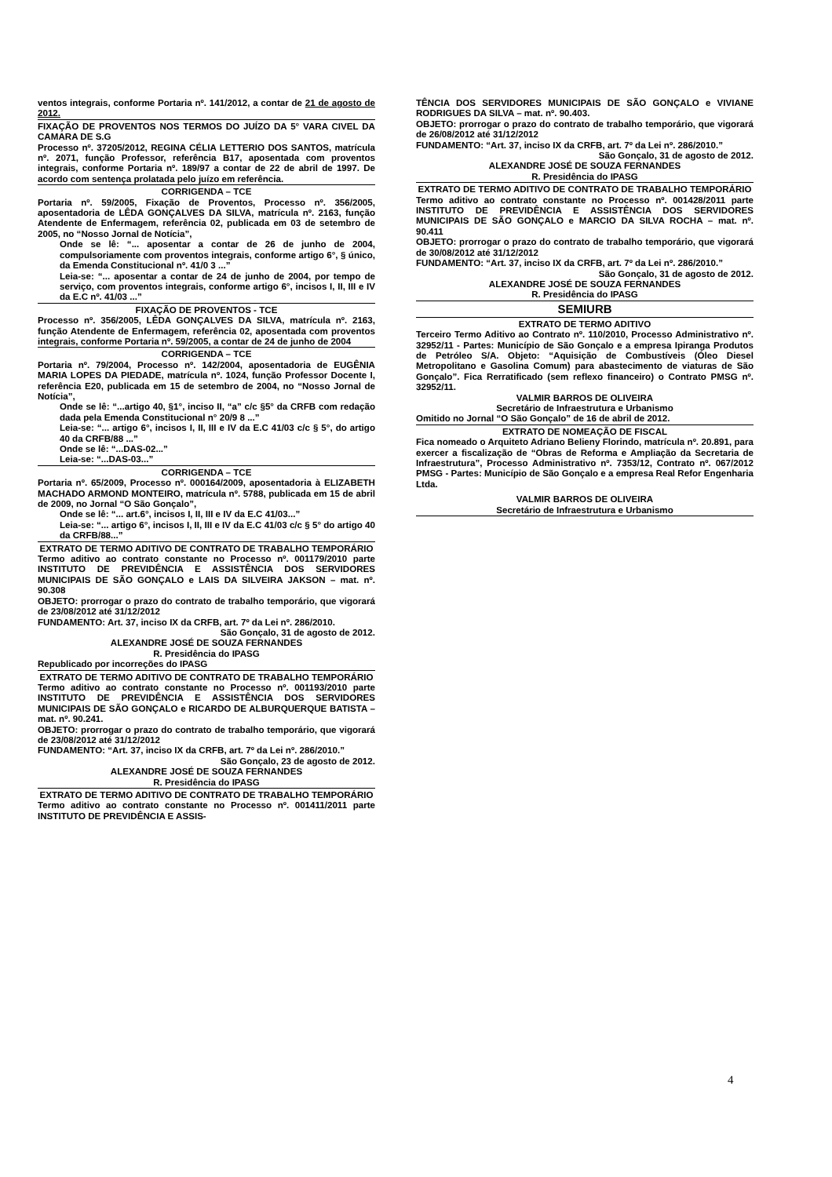ventos integrais, conforme Portaria nº. 141/2012, a contar de 21 de agosto de 2012.
FIXAÇÃO DE PROVENTOS NOS TERMOS DO JUÍZO DA 5° VARA CIVEL DA CAMARA DE S.G
Processo nº. 37205/2012, REGINA CÉLIA LETTERIO DOS SANTOS, matrícula nº. 2071, função Professor, referência B17, aposentada com proventos integrais, conforme Portaria nº. 189/97 a contar de 22 de abril de 1997. De acordo com sentença prolatada pelo juízo em referência.
CORRIGENDA – TCE
Portaria nº. 59/2005, Fixação de Proventos, Processo nº. 356/2005, aposentadoria de LÊDA GONÇALVES DA SILVA, matrícula nº. 2163, função Atendente de Enfermagem, referência 02, publicada em 03 de setembro de 2005, no “Nosso Jornal de Notícia”,
Onde se lê: “... aposentar a contar de 26 de junho de 2004, compulsoriamente com proventos integrais, conforme artigo 6°, § único, da Emenda Constitucional nº. 41/0 3 ...”
Leia-se: “... aposentar a contar de 24 de junho de 2004, por tempo de serviço, com proventos integrais, conforme artigo 6°, incisos I, II, III e IV da E.C nº. 41/03 ...”
FIXAÇÃO DE PROVENTOS - TCE
Processo nº. 356/2005, LÊDA GONÇALVES DA SILVA, matrícula nº. 2163, função Atendente de Enfermagem, referência 02, aposentada com proventos integrais, conforme Portaria nº. 59/2005, a contar de 24 de junho de 2004
CORRIGENDA – TCE
Portaria nº. 79/2004, Processo nº. 142/2004, aposentadoria de EUGÊNIA MARIA LOPES DA PIEDADE, matrícula nº. 1024, função Professor Docente I, referência E20, publicada em 15 de setembro de 2004, no “Nosso Jornal de Notícia”,
Onde se lê: “...artigo 40, §1°, inciso II, “a” c/c §5° da CRFB com redação dada pela Emenda Constitucional n° 20/9 8 ...”
Leia-se: “... artigo 6°, incisos I, II, III e IV da E.C 41/03 c/c § 5°, do artigo 40 da CRFB/88 ...”
Onde se lê: “...DAS-02...”
Leia-se: “...DAS-03...”
CORRIGENDA – TCE
Portaria nº. 65/2009, Processo nº. 000164/2009, aposentadoria à ELIZABETH MACHADO ARMOND MONTEIRO, matrícula nº. 5788, publicada em 15 de abril de 2009, no Jornal “O São Gonçalo”,
Onde se lê: “... art.6°, incisos I, II, III e IV da E.C 41/03...”
Leia-se: “... artigo 6°, incisos I, II, III e IV da E.C 41/03 c/c § 5° do artigo 40 da CRFB/88...”
EXTRATO DE TERMO ADITIVO DE CONTRATO DE TRABALHO TEMPORÁRIO
Termo aditivo ao contrato constante no Processo nº. 001179/2010 parte INSTITUTO DE PREVIDÊNCIA E ASSISTÊNCIA DOS SERVIDORES MUNICIPAIS DE SÃO GONÇALO e LAIS DA SILVEIRA JAKSON – mat. nº. 90.308
OBJETO: prorrogar o prazo do contrato de trabalho temporário, que vigorará de 23/08/2012 até 31/12/2012
FUNDAMENTO: Art. 37, inciso IX da CRFB, art. 7º da Lei nº. 286/2010.
São Gonçalo, 31 de agosto de 2012.
ALEXANDRE JOSÉ DE SOUZA FERNANDES
R. Presidência do IPASG
Republicado por incorreções do IPASG
EXTRATO DE TERMO ADITIVO DE CONTRATO DE TRABALHO TEMPORÁRIO
Termo aditivo ao contrato constante no Processo nº. 001193/2010 parte INSTITUTO DE PREVIDÊNCIA E ASSISTÊNCIA DOS SERVIDORES MUNICIPAIS DE SÃO GONÇALO e RICARDO DE ALBURQUERQUE BATISTA – mat. nº. 90.241.
OBJETO: prorrogar o prazo do contrato de trabalho temporário, que vigorará de 23/08/2012 até 31/12/2012
FUNDAMENTO: “Art. 37, inciso IX da CRFB, art. 7º da Lei nº. 286/2010.”
São Gonçalo, 23 de agosto de 2012.
ALEXANDRE JOSÉ DE SOUZA FERNANDES
R. Presidência do IPASG
EXTRATO DE TERMO ADITIVO DE CONTRATO DE TRABALHO TEMPORÁRIO
Termo aditivo ao contrato constante no Processo nº. 001411/2011 parte INSTITUTO DE PREVIDÊNCIA E ASSIS-
TÊNCIA DOS SERVIDORES MUNICIPAIS DE SÃO GONÇALO e VIVIANE RODRIGUES DA SILVA – mat. nº. 90.403.
OBJETO: prorrogar o prazo do contrato de trabalho temporário, que vigorará de 26/08/2012 até 31/12/2012
FUNDAMENTO: “Art. 37, inciso IX da CRFB, art. 7º da Lei nº. 286/2010.”
São Gonçalo, 31 de agosto de 2012.
ALEXANDRE JOSÉ DE SOUZA FERNANDES
R. Presidência do IPASG
EXTRATO DE TERMO ADITIVO DE CONTRATO DE TRABALHO TEMPORÁRIO
Termo aditivo ao contrato constante no Processo nº. 001428/2011 parte INSTITUTO DE PREVIDÊNCIA E ASSISTÊNCIA DOS SERVIDORES MUNICIPAIS DE SÃO GONÇALO e MARCIO DA SILVA ROCHA – mat. nº. 90.411
OBJETO: prorrogar o prazo do contrato de trabalho temporário, que vigorará de 30/08/2012 até 31/12/2012
FUNDAMENTO: “Art. 37, inciso IX da CRFB, art. 7º da Lei nº. 286/2010.”
São Gonçalo, 31 de agosto de 2012.
ALEXANDRE JOSÉ DE SOUZA FERNANDES
R. Presidência do IPASG
SEMIURB
EXTRATO DE TERMO ADITIVO
Terceiro Termo Aditivo ao Contrato nº. 110/2010, Processo Administrativo nº. 32952/11 - Partes: Município de São Gonçalo e a empresa Ipiranga Produtos de Petróleo S/A. Objeto: “Aquisição de Combustíveis (Óleo Diesel Metropolitano e Gasolina Comum) para abastecimento de viaturas de São Gonçalo”. Fica Rerratificado (sem reflexo financeiro) o Contrato PMSG nº. 32952/11.
VALMIR BARROS DE OLIVEIRA
Secretário de Infraestrutura e Urbanismo
Omitido no Jornal “O São Gonçalo” de 16 de abril de 2012.
EXTRATO DE NOMEAÇÃO DE FISCAL
Fica nomeado o Arquiteto Adriano Belieny Florindo, matrícula nº. 20.891, para exercer a fiscalização de “Obras de Reforma e Ampliação da Secretaria de Infraestrutura”, Processo Administrativo nº. 7353/12, Contrato nº. 067/2012 PMSG - Partes: Município de São Gonçalo e a empresa Real Refor Engenharia Ltda.
VALMIR BARROS DE OLIVEIRA
Secretário de Infraestrutura e Urbanismo
4